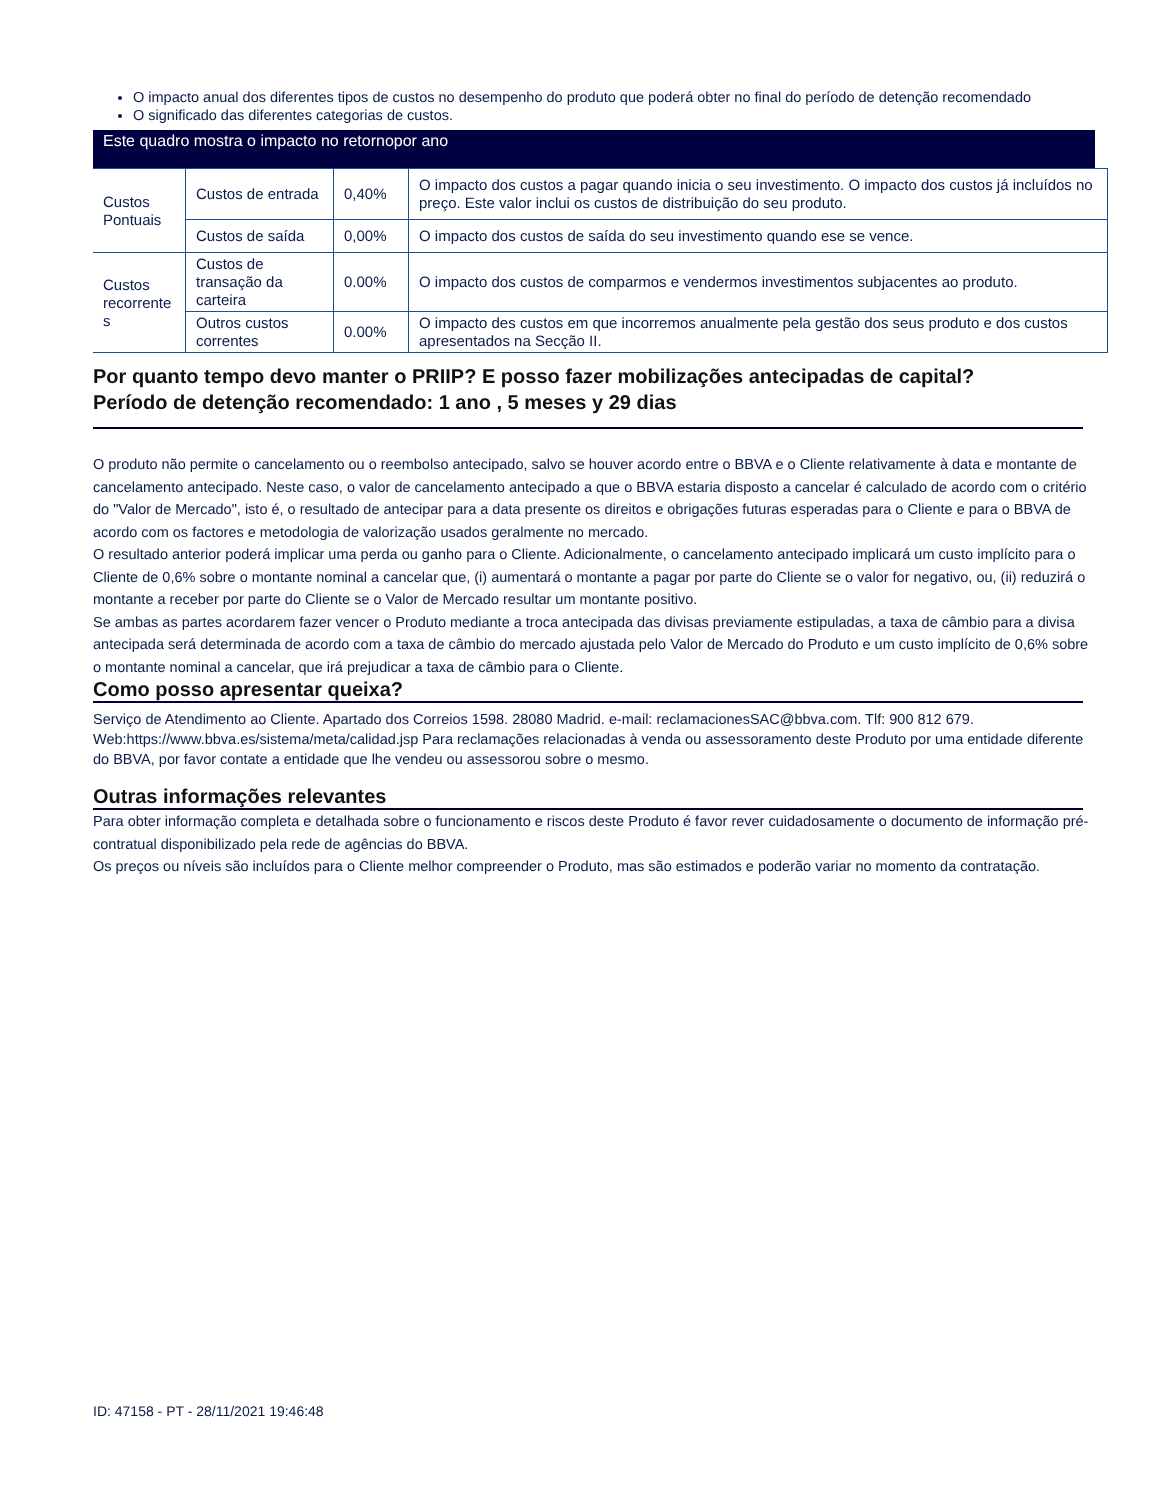O impacto anual dos diferentes tipos de custos no desempenho do produto que poderá obter no final do período de detenção recomendado
O significado das diferentes categorias de custos.
Este quadro mostra o impacto no retornopor ano
| Custos Pontuais | Custos de entrada | 0,40% | O impacto dos custos a pagar quando inicia o seu investimento. O impacto dos custos já incluídos no preço. Este valor inclui os custos de distribuição do seu produto. |
| | Custos de saída | 0,00% | O impacto dos custos de saída do seu investimento quando ese se vence. |
| Custos recorrente s | Custos de transação da carteira | 0.00% | O impacto dos custos de comparmos e vendermos investimentos subjacentes ao produto. |
| | Outros custos correntes | 0.00% | O impacto des custos em que incorremos anualmente pela gestão dos seus produto e dos custos apresentados na Secção II. |
Por quanto tempo devo manter o PRIIP? E posso fazer mobilizações antecipadas de capital?
Período de detenção recomendado: 1 ano , 5 meses y 29 dias
O produto não permite o cancelamento ou o reembolso antecipado, salvo se houver acordo entre o BBVA e o Cliente relativamente à data e montante de cancelamento antecipado. Neste caso, o valor de cancelamento antecipado a que o BBVA estaria disposto a cancelar é calculado de acordo com o critério do "Valor de Mercado", isto é, o resultado de antecipar para a data presente os direitos e obrigações futuras esperadas para o Cliente e para o BBVA de acordo com os factores e metodologia de valorização usados geralmente no mercado.
O resultado anterior poderá implicar uma perda ou ganho para o Cliente. Adicionalmente, o cancelamento antecipado implicará um custo implícito para o Cliente de 0,6% sobre o montante nominal a cancelar que, (i) aumentará o montante a pagar por parte do Cliente se o valor for negativo, ou, (ii) reduzirá o montante a receber por parte do Cliente se o Valor de Mercado resultar um montante positivo.
Se ambas as partes acordarem fazer vencer o Produto mediante a troca antecipada das divisas previamente estipuladas, a taxa de câmbio para a divisa antecipada será determinada de acordo com a taxa de câmbio do mercado ajustada pelo Valor de Mercado do Produto e um custo implícito de 0,6% sobre o montante nominal a cancelar, que irá prejudicar a taxa de câmbio para o Cliente.
Como posso apresentar queixa?
Serviço de Atendimento ao Cliente. Apartado dos Correios 1598. 28080 Madrid. e-mail: reclamacionesSAC@bbva.com. Tlf: 900 812 679. Web:https://www.bbva.es/sistema/meta/calidad.jsp Para reclamações relacionadas à venda ou assessoramento deste Produto por uma entidade diferente do BBVA, por favor contate a entidade que lhe vendeu ou assessorou sobre o mesmo.
Outras informações relevantes
Para obter informação completa e detalhada sobre o funcionamento e riscos deste Produto é favor rever cuidadosamente o documento de informação pré-contratual disponibilizado pela rede de agências do BBVA.
Os preços ou níveis são incluídos para o Cliente melhor compreender o Produto, mas são estimados e poderão variar no momento da contratação.
ID: 47158 - PT - 28/11/2021 19:46:48